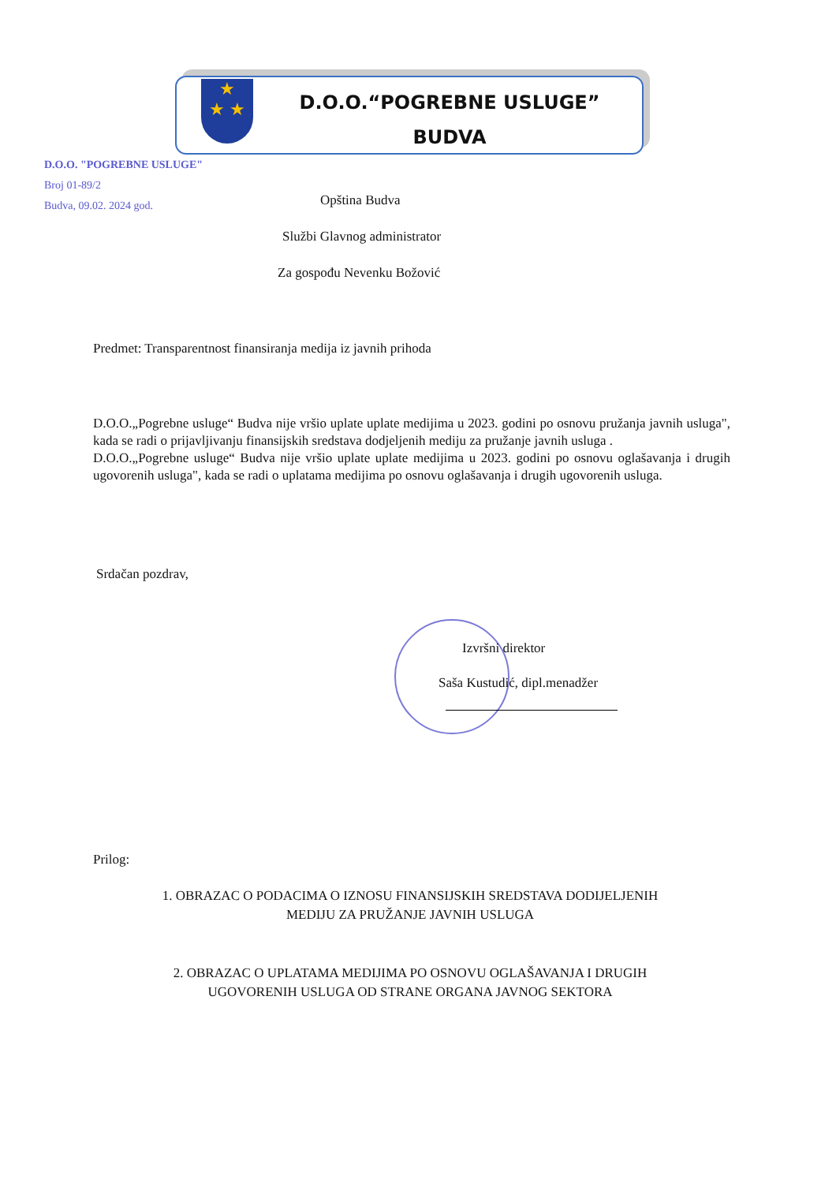★
★ ★
D.O.O.“POGREBNE USLUGE”
BUDVA
D.O.O. "POGREBNE USLUGE"
Broj 01-89/2
Budva, 09.02. 2024 god.
Opština Budva
Službi Glavnog administrator
Za gospođu Nevenku Božović
Predmet: Transparentnost finansiranja medija iz javnih prihoda
D.O.O.„Pogrebne usluge“ Budva nije vršio uplate uplate medijima u 2023. godini po osnovu pružanja javnih usluga", kada se radi o prijavljivanju finansijskih sredstava dodjeljenih mediju za pružanje javnih usluga .
D.O.O.„Pogrebne usluge“ Budva nije vršio uplate uplate medijima u 2023. godini po osnovu oglašavanja i drugih ugovorenih usluga", kada se radi o uplatama medijima po osnovu oglašavanja i drugih ugovorenih usluga.
Srdačan pozdrav,
Izvršni direktor
Saša Kustudić, dipl.menadžer
Prilog:
1. OBRAZAC O PODACIMA O IZNOSU FINANSIJSKIH SREDSTAVA DODIJELJENIH
MEDIJU ZA PRUŽANJE JAVNIH USLUGA
2. OBRAZAC O UPLATAMA MEDIJIMA PO OSNOVU OGLAŠAVANJA I DRUGIH
UGOVORENIH USLUGA OD STRANE ORGANA JAVNOG SEKTORA